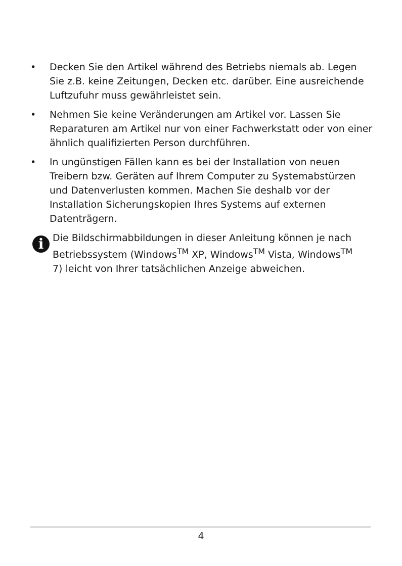• Decken Sie den Artikel während des Betriebs niemals ab. Legen Sie z.B. keine Zeitungen, Decken etc. darüber. Eine ausreichende Luftzufuhr muss gewährleistet sein.
• Nehmen Sie keine Veränderungen am Artikel vor. Lassen Sie Reparaturen am Artikel nur von einer Fachwerkstatt oder von einer ähnlich qualifizierten Person durchführen.
• In ungünstigen Fällen kann es bei der Installation von neuen Treibern bzw. Geräten auf Ihrem Computer zu Systemabstürzen und Datenverlusten kommen. Machen Sie deshalb vor der Installation Sicherungskopien Ihres Systems auf externen Datenträgern.
i
Die Bildschirmabbildungen in dieser Anleitung können je nach Betriebssystem (Windows<sup>TM</sup> XP, Windows<sup>TM</sup> Vista, Windows<sup>TM</sup> 7) leicht von Ihrer tatsächlichen Anzeige abweichen.
4